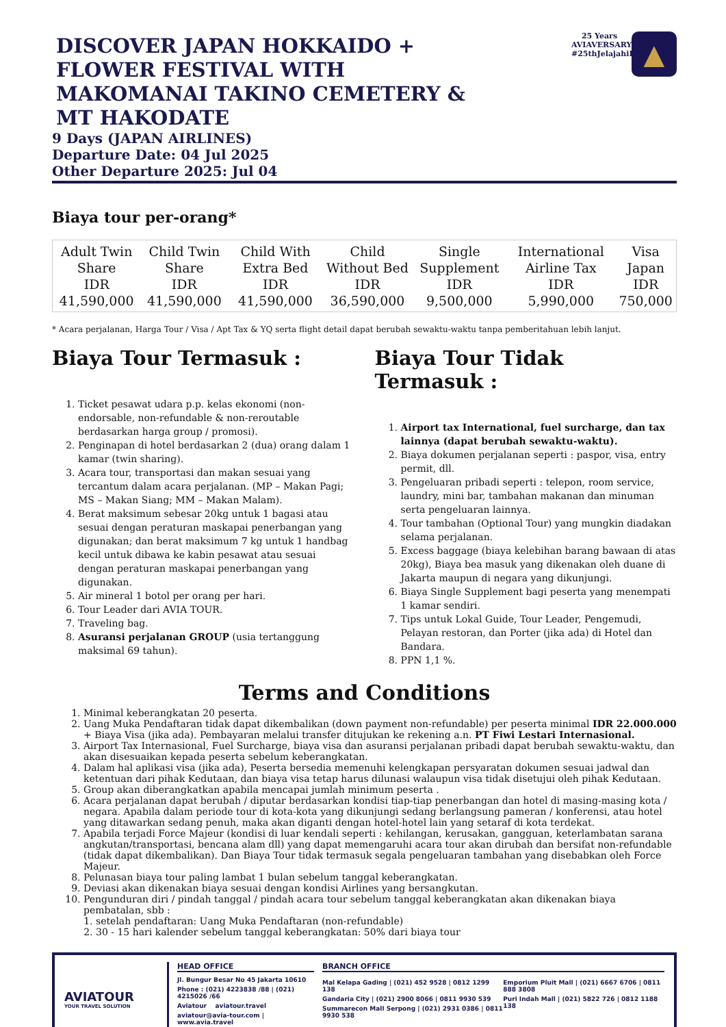DISCOVER JAPAN HOKKAIDO + FLOWER FESTIVAL WITH MAKOMANAI TAKINO CEMETERY & MT HAKODATE
25 Years AVIAVERSARY #25thJelajahiDunia
▲
9 Days (JAPAN AIRLINES)
Departure Date: 04 Jul 2025
Other Departure 2025: Jul 04
Biaya tour per-orang*
| Adult Twin Share IDR 41,590,000 | Child Twin Share IDR 41,590,000 | Child With Extra Bed IDR 41,590,000 | Child Without Bed IDR 36,590,000 | Single Supplement IDR 9,500,000 | International Airline Tax IDR 5,990,000 | Visa Japan IDR 750,000 |
* Acara perjalanan, Harga Tour / Visa / Apt Tax & YQ serta flight detail dapat berubah sewaktu-waktu tanpa pemberitahuan lebih lanjut.
Biaya Tour Termasuk :
1. Ticket pesawat udara p.p. kelas ekonomi (non-endorsable, non-refundable & non-reroutable berdasarkan harga group / promosi).
2. Penginapan di hotel berdasarkan 2 (dua) orang dalam 1 kamar (twin sharing).
3. Acara tour, transportasi dan makan sesuai yang tercantum dalam acara perjalanan. (MP – Makan Pagi; MS – Makan Siang; MM – Makan Malam).
4. Berat maksimum sebesar 20kg untuk 1 bagasi atau sesuai dengan peraturan maskapai penerbangan yang digunakan; dan berat maksimum 7 kg untuk 1 handbag kecil untuk dibawa ke kabin pesawat atau sesuai dengan peraturan maskapai penerbangan yang digunakan.
5. Air mineral 1 botol per orang per hari.
6. Tour Leader dari AVIA TOUR.
7. Traveling bag.
8. Asuransi perjalanan GROUP (usia tertanggung maksimal 69 tahun).
Biaya Tour Tidak Termasuk :
1. Airport tax International, fuel surcharge, dan tax lainnya (dapat berubah sewaktu-waktu).
2. Biaya dokumen perjalanan seperti : paspor, visa, entry permit, dll.
3. Pengeluaran pribadi seperti : telepon, room service, laundry, mini bar, tambahan makanan dan minuman serta pengeluaran lainnya.
4. Tour tambahan (Optional Tour) yang mungkin diadakan selama perjalanan.
5. Excess baggage (biaya kelebihan barang bawaan di atas 20kg), Biaya bea masuk yang dikenakan oleh duane di Jakarta maupun di negara yang dikunjungi.
6. Biaya Single Supplement bagi peserta yang menempati 1 kamar sendiri.
7. Tips untuk Lokal Guide, Tour Leader, Pengemudi, Pelayan restoran, dan Porter (jika ada) di Hotel dan Bandara.
8. PPN 1,1 %.
Terms and Conditions
1. Minimal keberangkatan 20 peserta.
2. Uang Muka Pendaftaran tidak dapat dikembalikan (down payment non-refundable) per peserta minimal IDR 22.000.000 + Biaya Visa (jika ada). Pembayaran melalui transfer ditujukan ke rekening a.n. PT Fiwi Lestari Internasional.
3. Airport Tax Internasional, Fuel Surcharge, biaya visa dan asuransi perjalanan pribadi dapat berubah sewaktu-waktu, dan akan disesuaikan kepada peserta sebelum keberangkatan.
4. Dalam hal aplikasi visa (jika ada), Peserta bersedia memenuhi kelengkapan persyaratan dokumen sesuai jadwal dan ketentuan dari pihak Kedutaan, dan biaya visa tetap harus dilunasi walaupun visa tidak disetujui oleh pihak Kedutaan.
5. Group akan diberangkatkan apabila mencapai jumlah minimum peserta .
6. Acara perjalanan dapat berubah / diputar berdasarkan kondisi tiap-tiap penerbangan dan hotel di masing-masing kota / negara. Apabila dalam periode tour di kota-kota yang dikunjungi sedang berlangsung pameran / konferensi, atau hotel yang ditawarkan sedang penuh, maka akan diganti dengan hotel-hotel lain yang setaraf di kota terdekat.
7. Apabila terjadi Force Majeur (kondisi di luar kendali seperti : kehilangan, kerusakan, gangguan, keterlambatan sarana angkutan/transportasi, bencana alam dll) yang dapat memengaruhi acara tour akan dirubah dan bersifat non-refundable (tidak dapat dikembalikan). Dan Biaya Tour tidak termasuk segala pengeluaran tambahan yang disebabkan oleh Force Majeur.
8. Pelunasan biaya tour paling lambat 1 bulan sebelum tanggal keberangkatan.
9. Deviasi akan dikenakan biaya sesuai dengan kondisi Airlines yang bersangkutan.
10. Pengunduran diri / pindah tanggal / pindah acara tour sebelum tanggal keberangkatan akan dikenakan biaya pembatalan, sbb :
1. setelah pendaftaran: Uang Muka Pendaftaran (non-refundable)
2. 30 - 15 hari kalender sebelum tanggal keberangkatan: 50% dari biaya tour
AVIATOUR
YOUR TRAVEL SOLUTION
HEAD OFFICE
Jl. Bungur Besar No 45 Jakarta 10610
Phone : (021) 4223838 /88 | (021) 4215026 /66
Aviatour aviatour.travel
aviatour@avia-tour.com | www.avia.travel
BRANCH OFFICE
Mal Kelapa Gading | (021) 452 9528 | 0812 1299 138
Gandaria City | (021) 2900 8066 | 0811 9930 539
Summarecon Mall Serpong | (021) 2931 0386 | 0811 9930 538
Emporium Pluit Mall | (021) 6667 6706 | 0811 888 3808
Puri Indah Mall | (021) 5822 726 | 0812 1188 138